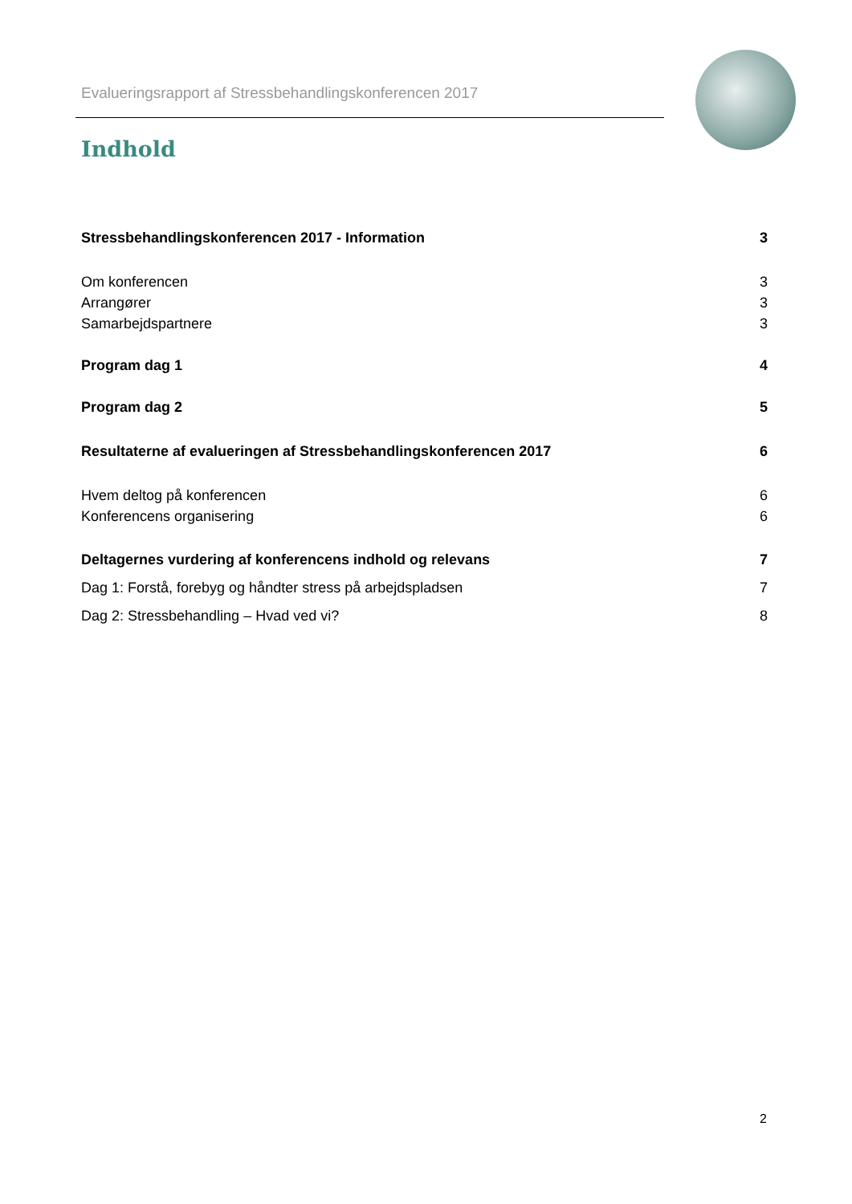Evalueringsrapport af Stressbehandlingskonferencen 2017
Indhold
Stressbehandlingskonferencen 2017 - Information 3
Om konferencen 3
Arrangører 3
Samarbejdspartnere 3
Program dag 1 4
Program dag 2 5
Resultaterne af evalueringen af Stressbehandlingskonferencen 2017 6
Hvem deltog på konferencen 6
Konferencens organisering 6
Deltagernes vurdering af konferencens indhold og relevans 7
Dag 1: Forstå, forebyg og håndter stress på arbejdspladsen 7
Dag 2: Stressbehandling – Hvad ved vi? 8
2